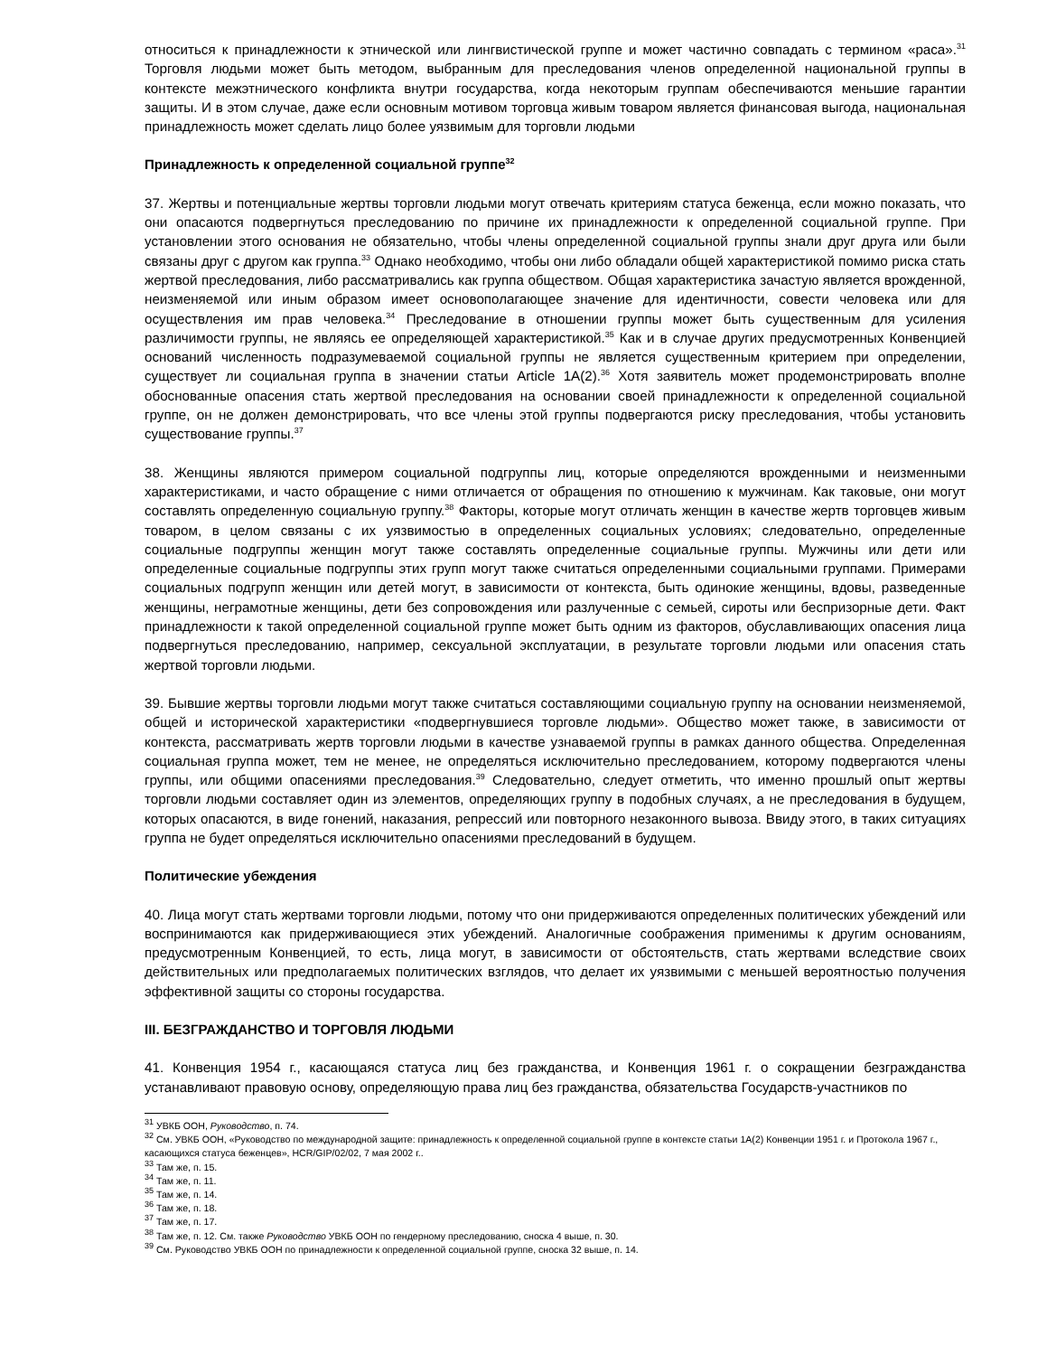относиться к принадлежности к этнической или лингвистической группе и может частично совпадать с термином «раса».<sup>31</sup> Торговля людьми может быть методом, выбранным для преследования членов определенной национальной группы в контексте межэтнического конфликта внутри государства, когда некоторым группам обеспечиваются меньшие гарантии защиты. И в этом случае, даже если основным мотивом торговца живым товаром является финансовая выгода, национальная принадлежность может сделать лицо более уязвимым для торговли людьми
Принадлежность к определенной социальной группе<sup>32</sup>
37. Жертвы и потенциальные жертвы торговли людьми могут отвечать критериям статуса беженца, если можно показать, что они опасаются подвергнуться преследованию по причине их принадлежности к определенной социальной группе. При установлении этого основания не обязательно, чтобы члены определенной социальной группы знали друг друга или были связаны друг с другом как группа.<sup>33</sup> Однако необходимо, чтобы они либо обладали общей характеристикой помимо риска стать жертвой преследования, либо рассматривались как группа обществом. Общая характеристика зачастую является врожденной, неизменяемой или иным образом имеет основополагающее значение для идентичности, совести человека или для осуществления им прав человека.<sup>34</sup> Преследование в отношении группы может быть существенным для усиления различимости группы, не являясь ее определяющей характеристикой.<sup>35</sup> Как и в случае других предусмотренных Конвенцией оснований численность подразумеваемой социальной группы не является существенным критерием при определении, существует ли социальная группа в значении статьи Article 1A(2).<sup>36</sup> Хотя заявитель может продемонстрировать вполне обоснованные опасения стать жертвой преследования на основании своей принадлежности к определенной социальной группе, он не должен демонстрировать, что все члены этой группы подвергаются риску преследования, чтобы установить существование группы.<sup>37</sup>
38. Женщины являются примером социальной подгруппы лиц, которые определяются врожденными и неизменными характеристиками, и часто обращение с ними отличается от обращения по отношению к мужчинам. Как таковые, они могут составлять определенную социальную группу.<sup>38</sup> Факторы, которые могут отличать женщин в качестве жертв торговцев живым товаром, в целом связаны с их уязвимостью в определенных социальных условиях; следовательно, определенные социальные подгруппы женщин могут также составлять определенные социальные группы. Мужчины или дети или определенные социальные подгруппы этих групп могут также считаться определенными социальными группами. Примерами социальных подгрупп женщин или детей могут, в зависимости от контекста, быть одинокие женщины, вдовы, разведенные женщины, неграмотные женщины, дети без сопровождения или разлученные с семьей, сироты или беспризорные дети. Факт принадлежности к такой определенной социальной группе может быть одним из факторов, обуславливающих опасения лица подвергнуться преследованию, например, сексуальной эксплуатации, в результате торговли людьми или опасения стать жертвой торговли людьми.
39. Бывшие жертвы торговли людьми могут также считаться составляющими социальную группу на основании неизменяемой, общей и исторической характеристики «подвергнувшиеся торговле людьми». Общество может также, в зависимости от контекста, рассматривать жертв торговли людьми в качестве узнаваемой группы в рамках данного общества. Определенная социальная группа может, тем не менее, не определяться исключительно преследованием, которому подвергаются члены группы, или общими опасениями преследования.<sup>39</sup> Следовательно, следует отметить, что именно прошлый опыт жертвы торговли людьми составляет один из элементов, определяющих группу в подобных случаях, а не преследования в будущем, которых опасаются, в виде гонений, наказания, репрессий или повторного незаконного вывоза. Ввиду этого, в таких ситуациях группа не будет определяться исключительно опасениями преследований в будущем.
Политические убеждения
40. Лица могут стать жертвами торговли людьми, потому что они придерживаются определенных политических убеждений или воспринимаются как придерживающиеся этих убеждений. Аналогичные соображения применимы к другим основаниям, предусмотренным Конвенцией, то есть, лица могут, в зависимости от обстоятельств, стать жертвами вследствие своих действительных или предполагаемых политических взглядов, что делает их уязвимыми с меньшей вероятностью получения эффективной защиты со стороны государства.
III. БЕЗГРАЖДАНСТВО И ТОРГОВЛЯ ЛЮДЬМИ
41. Конвенция 1954 г., касающаяся статуса лиц без гражданства, и Конвенция 1961 г. о сокращении безгражданства устанавливают правовую основу, определяющую права лиц без гражданства, обязательства Государств-участников по
<sup>31</sup> УВКБ ООН, Руководство, п. 74.
<sup>32</sup> См. УВКБ ООН, «Руководство по международной защите: принадлежность к определенной социальной группе в контексте статьи 1A(2) Конвенции 1951 г. и Протокола 1967 г., касающихся статуса беженцев», HCR/GIP/02/02, 7 мая 2002 г..
<sup>33</sup> Там же, п. 15.
<sup>34</sup> Там же, п. 11.
<sup>35</sup> Там же, п. 14.
<sup>36</sup> Там же, п. 18.
<sup>37</sup> Там же, п. 17.
<sup>38</sup> Там же, п. 12. См. также Руководство УВКБ ООН по гендерному преследованию, сноска 4 выше, п. 30.
<sup>39</sup> См. Руководство УВКБ ООН по принадлежности к определенной социальной группе, сноска 32 выше, п. 14.